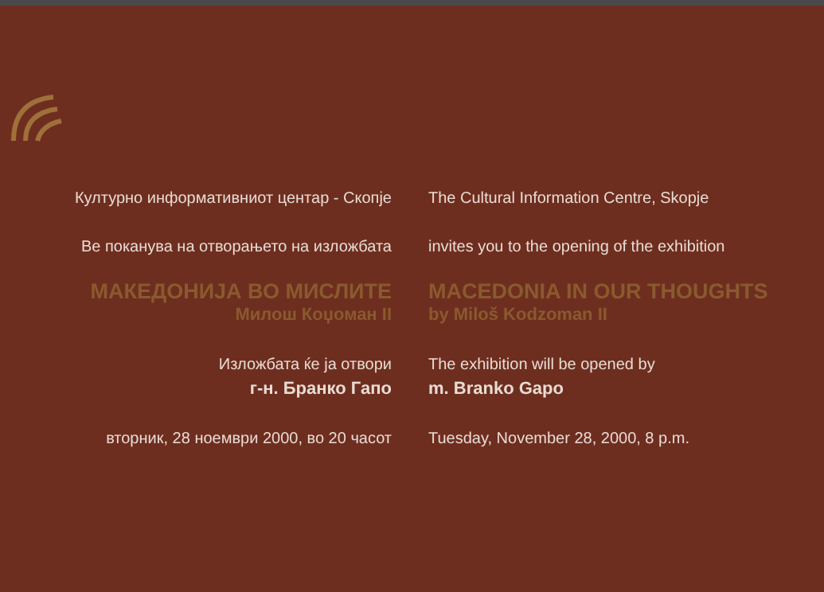Културно информативниот центар - Скопје The Cultural Information Centre, Skopje
Ве поканува на отворањето на изложбата invites you to the opening of the exhibition
МАКЕДОНИЈА ВО МИСЛИТЕ MACEDONIA IN OUR THOUGHTS
Милош Коџоман II by Miloš Kodzoman II
Изложбата ќе ја отвори The exhibition will be opened by
г-н. Бранко Гапо m. Branko Gapo
вторник, 28 ноември 2000, во 20 часот Tuesday, November 28, 2000, 8 p.m.